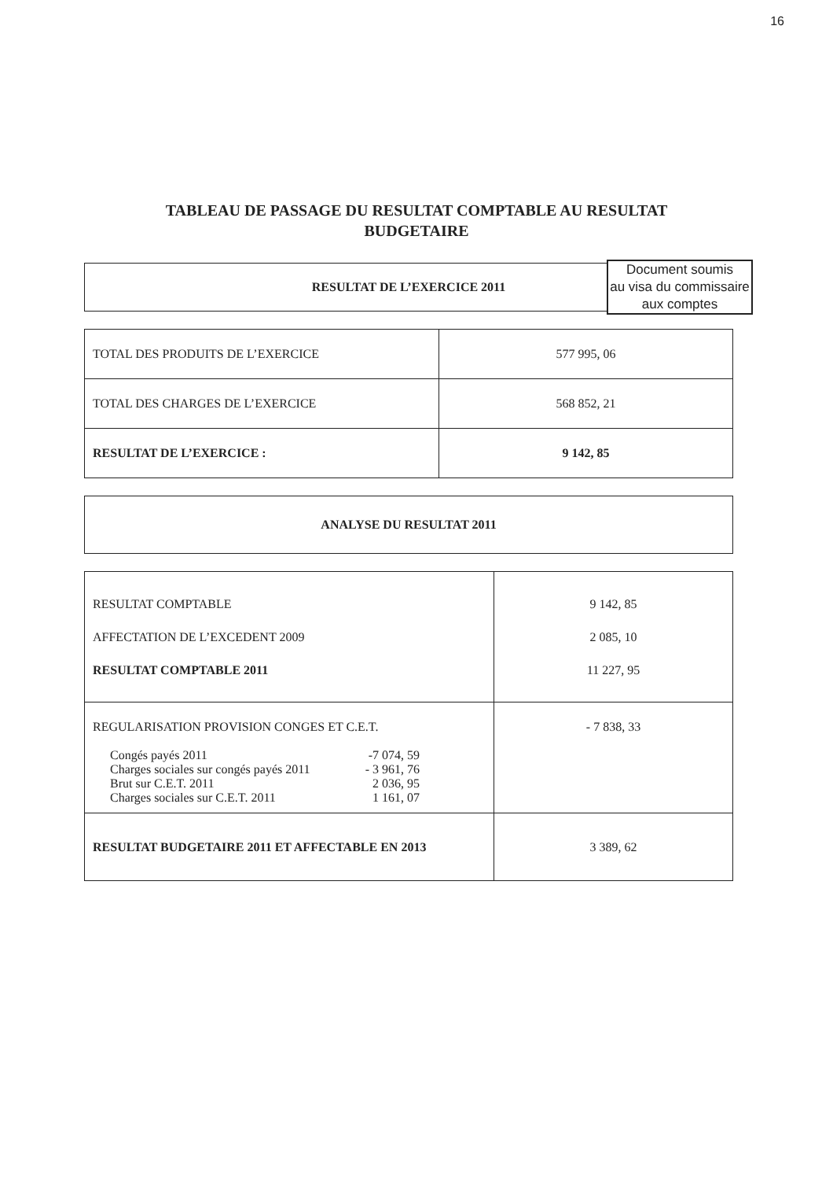16
TABLEAU DE PASSAGE DU RESULTAT COMPTABLE AU RESULTAT
BUDGETAIRE
| RESULTAT DE L’EXERCICE 2011 |
Document soumis
au visa du commissaire
aux comptes
| TOTAL DES PRODUITS DE L’EXERCICE | 577 995, 06 |
| TOTAL DES CHARGES DE L’EXERCICE | 568 852, 21 |
| RESULTAT DE L’EXERCICE : | 9 142, 85 |
| ANALYSE DU RESULTAT 2011 |
| RESULTAT COMPTABLE AFFECTATION DE L’EXCEDENT 2009 RESULTAT COMPTABLE 2011 | 9 142, 85 2 085, 10 11 227, 95 |
| REGULARISATION PROVISION CONGES ET C.E.T. / Congés payés 2011 / -7 074, 59 / / Charges sociales sur congés payés 2011 / - 3 961, 76 / / Brut sur C.E.T. 2011 / 2 036, 95 / / Charges sociales sur C.E.T. 2011 / 1 161, 07 / | - 7 838, 33 |
| RESULTAT BUDGETAIRE 2011 ET AFFECTABLE EN 2013 | 3 389, 62 |